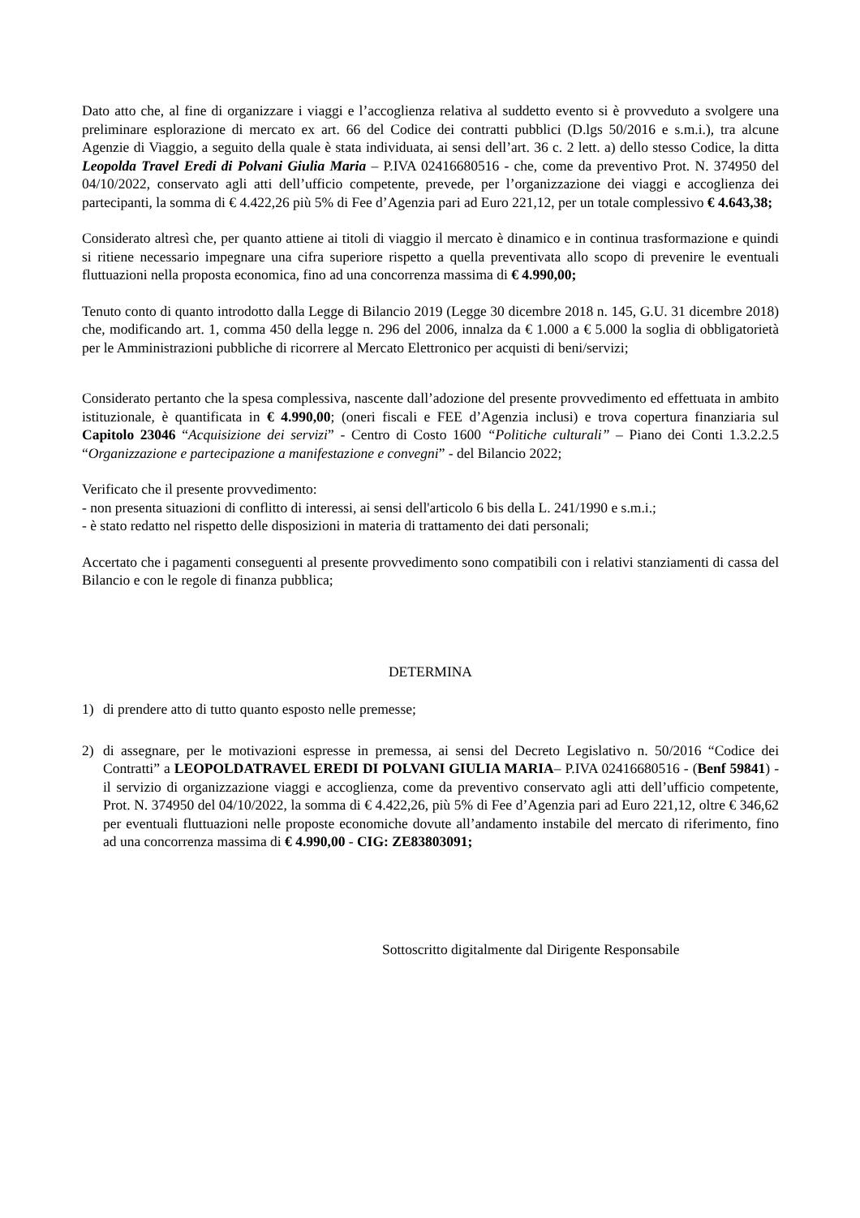Dato atto che, al fine di organizzare i viaggi e l’accoglienza relativa al suddetto evento si è provveduto a svolgere una preliminare esplorazione di mercato ex art. 66 del Codice dei contratti pubblici (D.lgs 50/2016 e s.m.i.), tra alcune Agenzie di Viaggio, a seguito della quale è stata individuata, ai sensi dell’art. 36 c. 2 lett. a) dello stesso Codice, la ditta Leopolda Travel Eredi di Polvani Giulia Maria – P.IVA 02416680516 - che, come da preventivo Prot. N. 374950 del 04/10/2022, conservato agli atti dell’ufficio competente, prevede, per l’organizzazione dei viaggi e accoglienza dei partecipanti, la somma di € 4.422,26 più 5% di Fee d’Agenzia pari ad Euro 221,12, per un totale complessivo € 4.643,38;
Considerato altresì che, per quanto attiene ai titoli di viaggio il mercato è dinamico e in continua trasformazione e quindi si ritiene necessario impegnare una cifra superiore rispetto a quella preventivata allo scopo di prevenire le eventuali fluttuazioni nella proposta economica, fino ad una concorrenza massima di € 4.990,00;
Tenuto conto di quanto introdotto dalla Legge di Bilancio 2019 (Legge 30 dicembre 2018 n. 145, G.U. 31 dicembre 2018) che, modificando art. 1, comma 450 della legge n. 296 del 2006, innalza da € 1.000 a € 5.000 la soglia di obbligatorietà per le Amministrazioni pubbliche di ricorrere al Mercato Elettronico per acquisti di beni/servizi;
Considerato pertanto che la spesa complessiva, nascente dall’adozione del presente provvedimento ed effettuata in ambito istituzionale, è quantificata in € 4.990,00; (oneri fiscali e FEE d’Agenzia inclusi) e trova copertura finanziaria sul Capitolo 23046 “Acquisizione dei servizi” - Centro di Costo 1600 “Politiche culturali” – Piano dei Conti 1.3.2.2.5 “Organizzazione e partecipazione a manifestazione e convegni” - del Bilancio 2022;
Verificato che il presente provvedimento:
- non presenta situazioni di conflitto di interessi, ai sensi dell'articolo 6 bis della L. 241/1990 e s.m.i.;
- è stato redatto nel rispetto delle disposizioni in materia di trattamento dei dati personali;
Accertato che i pagamenti conseguenti al presente provvedimento sono compatibili con i relativi stanziamenti di cassa del Bilancio e con le regole di finanza pubblica;
DETERMINA
1) di prendere atto di tutto quanto esposto nelle premesse;
2) di assegnare, per le motivazioni espresse in premessa, ai sensi del Decreto Legislativo n. 50/2016 “Codice dei Contratti” a LEOPOLDATRAVEL EREDI DI POLVANI GIULIA MARIA– P.IVA 02416680516 - (Benf 59841) - il servizio di organizzazione viaggi e accoglienza, come da preventivo conservato agli atti dell’ufficio competente, Prot. N. 374950 del 04/10/2022, la somma di € 4.422,26, più 5% di Fee d’Agenzia pari ad Euro 221,12, oltre € 346,62 per eventuali fluttuazioni nelle proposte economiche dovute all’andamento instabile del mercato di riferimento, fino ad una concorrenza massima di € 4.990,00 - CIG: ZE83803091;
Sottoscritto digitalmente dal Dirigente Responsabile